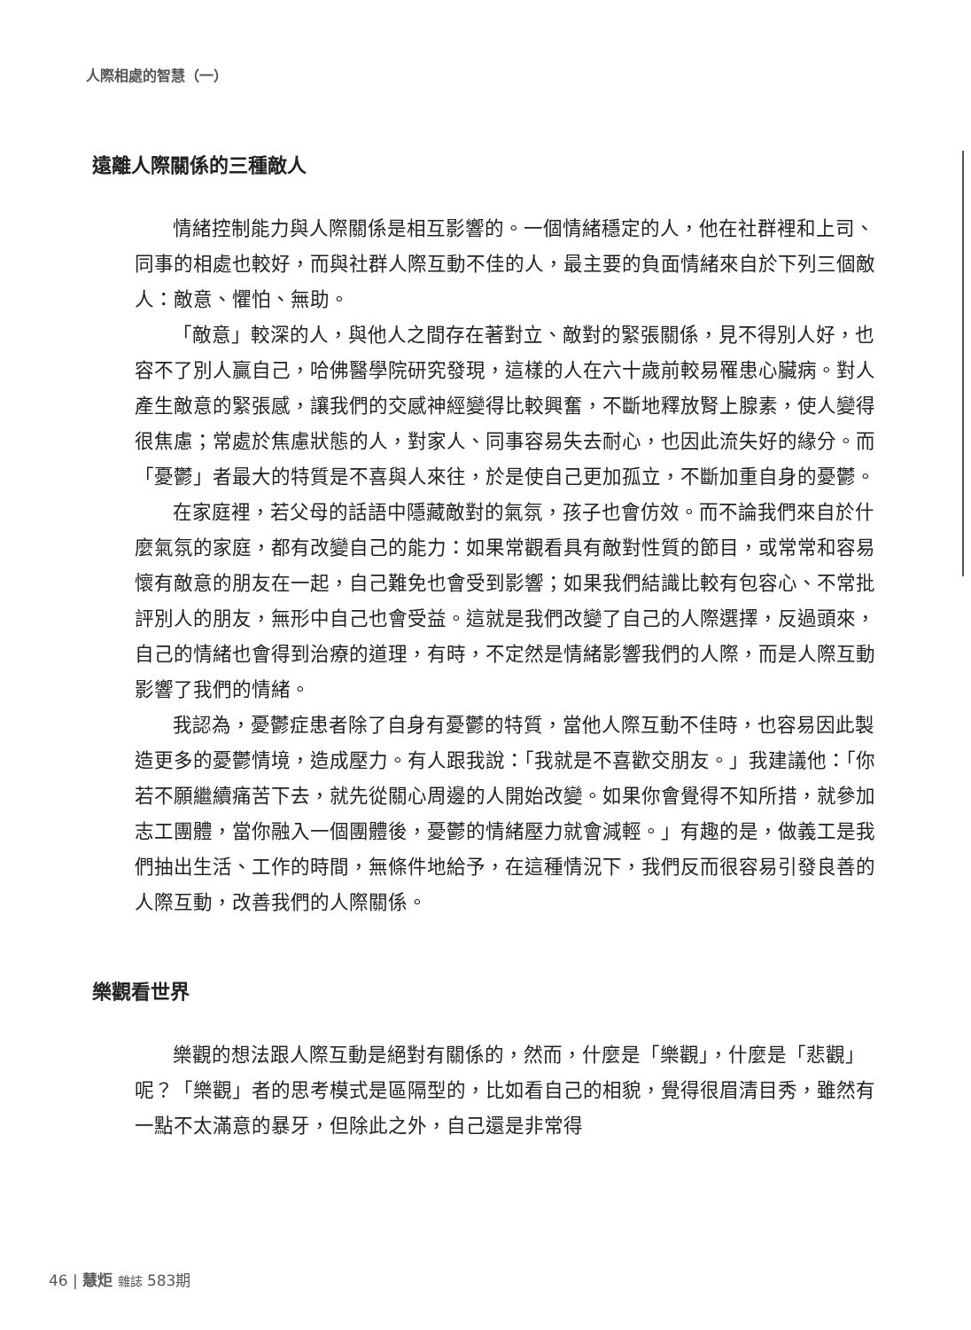人際相處的智慧（一）
遠離人際關係的三種敵人
情緒控制能力與人際關係是相互影響的。一個情緒穩定的人，他在社群裡和上司、同事的相處也較好，而與社群人際互動不佳的人，最主要的負面情緒來自於下列三個敵人：敵意、懼怕、無助。
「敵意」較深的人，與他人之間存在著對立、敵對的緊張關係，見不得別人好，也容不了別人贏自己，哈佛醫學院研究發現，這樣的人在六十歲前較易罹患心臟病。對人產生敵意的緊張感，讓我們的交感神經變得比較興奮，不斷地釋放腎上腺素，使人變得很焦慮；常處於焦慮狀態的人，對家人、同事容易失去耐心，也因此流失好的緣分。而「憂鬱」者最大的特質是不喜與人來往，於是使自己更加孤立，不斷加重自身的憂鬱。
在家庭裡，若父母的話語中隱藏敵對的氣氛，孩子也會仿效。而不論我們來自於什麼氣氛的家庭，都有改變自己的能力：如果常觀看具有敵對性質的節目，或常常和容易懷有敵意的朋友在一起，自己難免也會受到影響；如果我們結識比較有包容心、不常批評別人的朋友，無形中自己也會受益。這就是我們改變了自己的人際選擇，反過頭來，自己的情緒也會得到治療的道理，有時，不定然是情緒影響我們的人際，而是人際互動影響了我們的情緒。
我認為，憂鬱症患者除了自身有憂鬱的特質，當他人際互動不佳時，也容易因此製造更多的憂鬱情境，造成壓力。有人跟我說：「我就是不喜歡交朋友。」我建議他：「你若不願繼續痛苦下去，就先從關心周邊的人開始改變。如果你會覺得不知所措，就參加志工團體，當你融入一個團體後，憂鬱的情緒壓力就會減輕。」有趣的是，做義工是我們抽出生活、工作的時間，無條件地給予，在這種情況下，我們反而很容易引發良善的人際互動，改善我們的人際關係。
樂觀看世界
樂觀的想法跟人際互動是絕對有關係的，然而，什麼是「樂觀」，什麼是「悲觀」呢？「樂觀」者的思考模式是區隔型的，比如看自己的相貌，覺得很眉清目秀，雖然有一點不太滿意的暴牙，但除此之外，自己還是非常得
46 | 慧炬 雜誌 583期